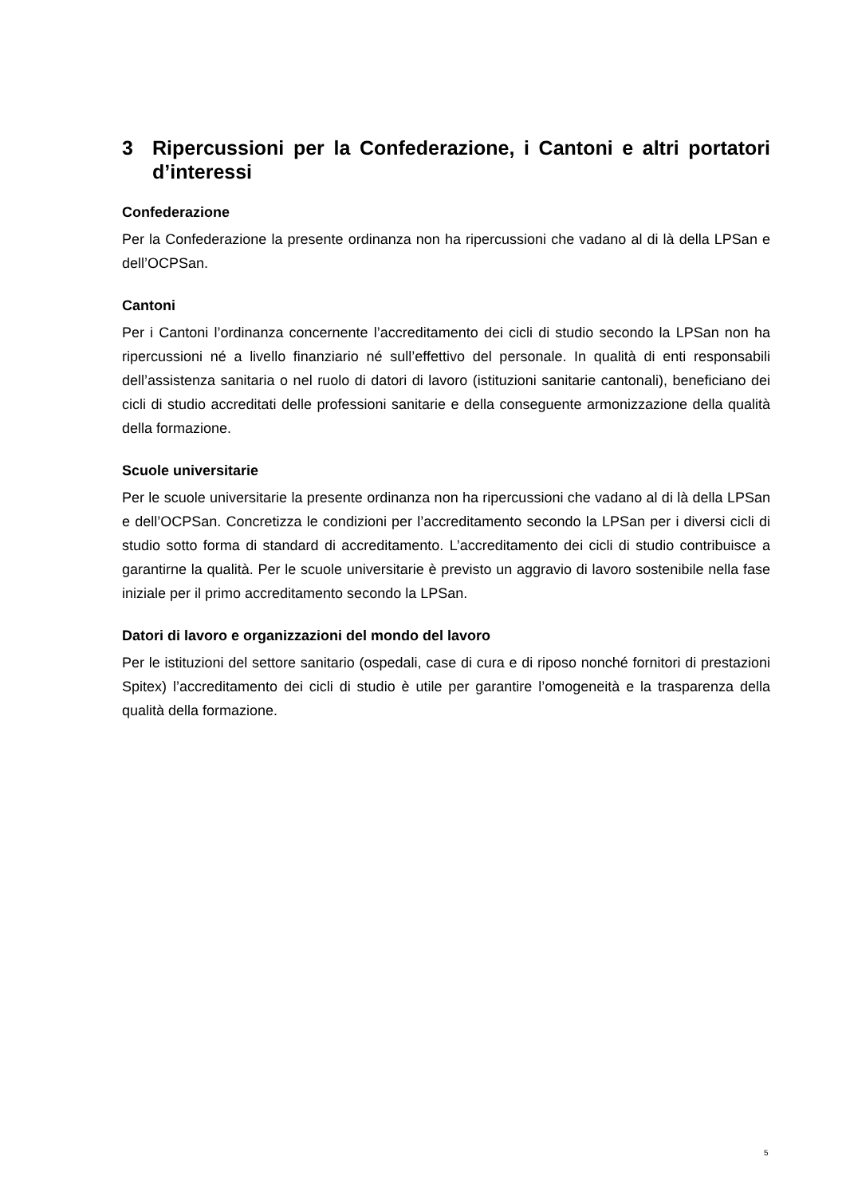3 Ripercussioni per la Confederazione, i Cantoni e altri portatori d’interessi
Confederazione
Per la Confederazione la presente ordinanza non ha ripercussioni che vadano al di là della LPSan e dell’OCPSan.
Cantoni
Per i Cantoni l’ordinanza concernente l’accreditamento dei cicli di studio secondo la LPSan non ha ripercussioni né a livello finanziario né sull’effettivo del personale. In qualità di enti responsabili dell’assistenza sanitaria o nel ruolo di datori di lavoro (istituzioni sanitarie cantonali), beneficiano dei cicli di studio accreditati delle professioni sanitarie e della conseguente armonizzazione della qualità della formazione.
Scuole universitarie
Per le scuole universitarie la presente ordinanza non ha ripercussioni che vadano al di là della LPSan e dell’OCPSan. Concretizza le condizioni per l’accreditamento secondo la LPSan per i diversi cicli di studio sotto forma di standard di accreditamento. L’accreditamento dei cicli di studio contribuisce a garantirne la qualità. Per le scuole universitarie è previsto un aggravio di lavoro sostenibile nella fase iniziale per il primo accreditamento secondo la LPSan.
Datori di lavoro e organizzazioni del mondo del lavoro
Per le istituzioni del settore sanitario (ospedali, case di cura e di riposo nonché fornitori di prestazioni Spitex) l’accreditamento dei cicli di studio è utile per garantire l’omogeneità e la trasparenza della qualità della formazione.
5